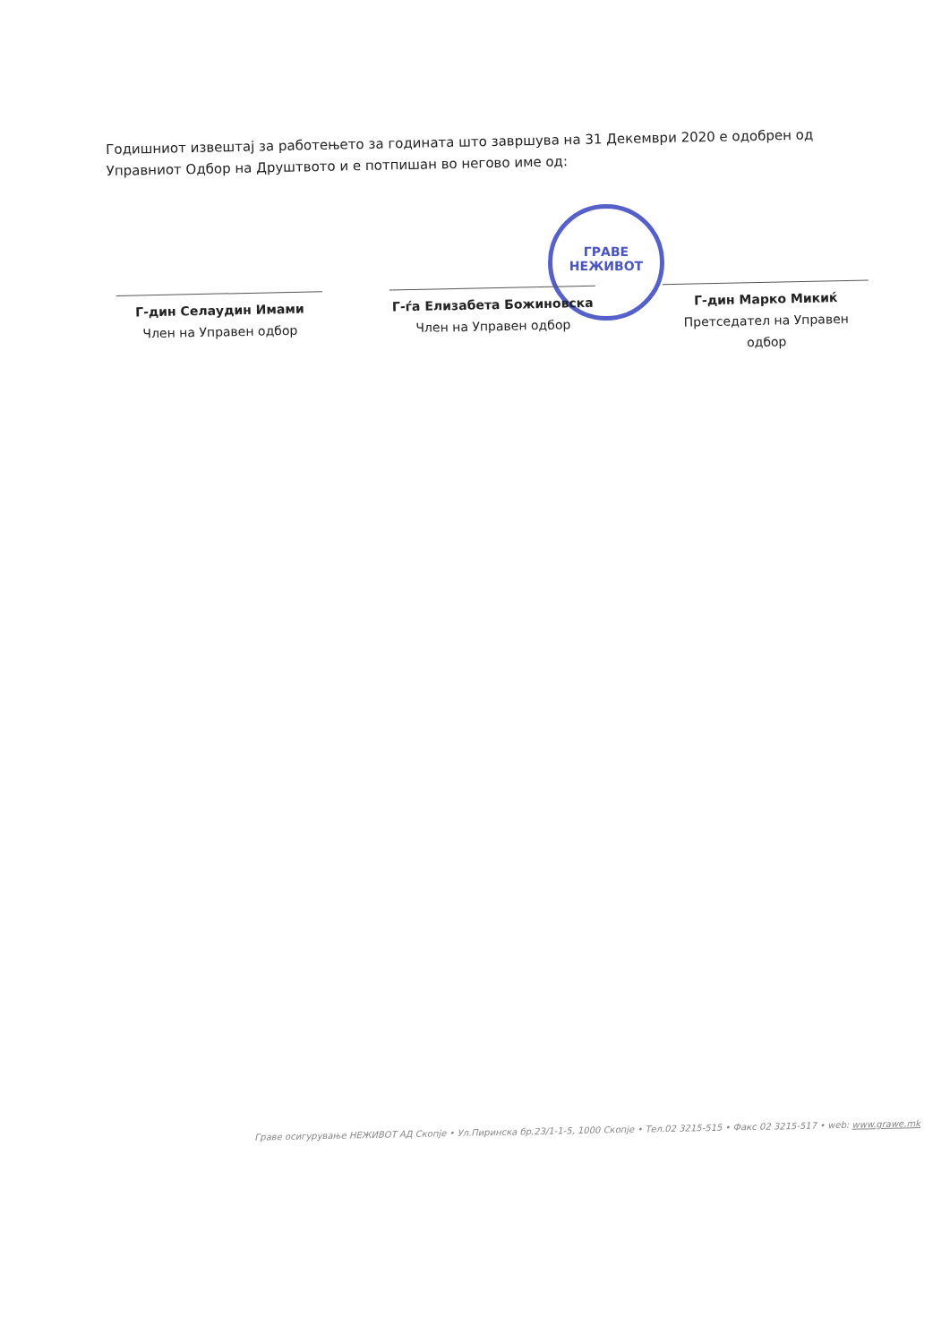Годишниот извештај за работењето за годината што завршува на 31 Декември 2020 е одобрен од Управниот Одбор на Друштвото и е потпишан во негово име од:
ГРАВЕ НЕЖИВОТ
Г-дин Селаудин Имами
Член на Управен одбор
Г-ѓа Елизабета Божиновска
Член на Управен одбор
Г-дин Марко Микиќ
Претседател на Управен одбор
Граве осигурување НЕЖИВОТ АД Скопје • Ул.Пиринска бр.23/1-1-5, 1000 Скопје • Тел.02 3215-515 • Факс 02 3215-517 • web: www.grawe.mk